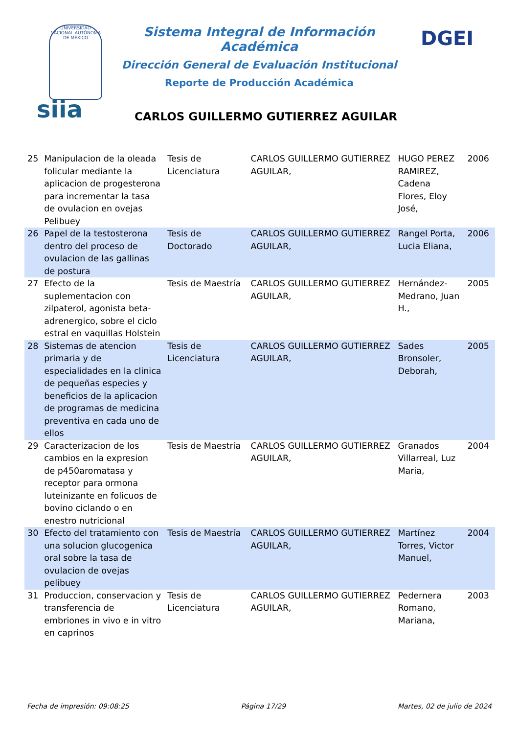UNIVERSIDAD NACIONAL AUTÓNOMA DE MÉXICO
Sistema Integral de Información Académica
Dirección General de Evaluación Institucional
Reporte de Producción Académica
DGEI
siia
CARLOS GUILLERMO GUTIERREZ AGUILAR
| 25 | Manipulacion de la oleada folicular mediante la aplicacion de progesterona para incrementar la tasa de ovulacion en ovejas Pelibuey | Tesis de Licenciatura | CARLOS GUILLERMO GUTIERREZ AGUILAR, | HUGO PEREZ RAMIREZ, Cadena Flores, Eloy José, | 2006 |
| 26 | Papel de la testosterona dentro del proceso de ovulacion de las gallinas de postura | Tesis de Doctorado | CARLOS GUILLERMO GUTIERREZ AGUILAR, | Rangel Porta, Lucia Eliana, | 2006 |
| 27 | Efecto de la suplementacion con zilpaterol, agonista beta-adrenergico, sobre el ciclo estral en vaquillas Holstein | Tesis de Maestría | CARLOS GUILLERMO GUTIERREZ AGUILAR, | Hernández-Medrano, Juan H., | 2005 |
| 28 | Sistemas de atencion primaria y de especialidades en la clinica de pequeñas especies y beneficios de la aplicacion de programas de medicina preventiva en cada uno de ellos | Tesis de Licenciatura | CARLOS GUILLERMO GUTIERREZ AGUILAR, | Sades Bronsoler, Deborah, | 2005 |
| 29 | Caracterizacion de los cambios en la expresion de p450aromatasa y receptor para ormona luteinizante en folicuos de bovino ciclando o en enestro nutricional | Tesis de Maestría | CARLOS GUILLERMO GUTIERREZ AGUILAR, | Granados Villarreal, Luz Maria, | 2004 |
| 30 | Efecto del tratamiento con una solucion glucogenica oral sobre la tasa de ovulacion de ovejas pelibuey | Tesis de Maestría | CARLOS GUILLERMO GUTIERREZ AGUILAR, | Martínez Torres, Victor Manuel, | 2004 |
| 31 | Produccion, conservacion y transferencia de embriones in vivo e in vitro en caprinos | Tesis de Licenciatura | CARLOS GUILLERMO GUTIERREZ AGUILAR, | Pedernera Romano, Mariana, | 2003 |
Fecha de impresión: 09:08:25 Página 17/29 Martes, 02 de julio de 2024